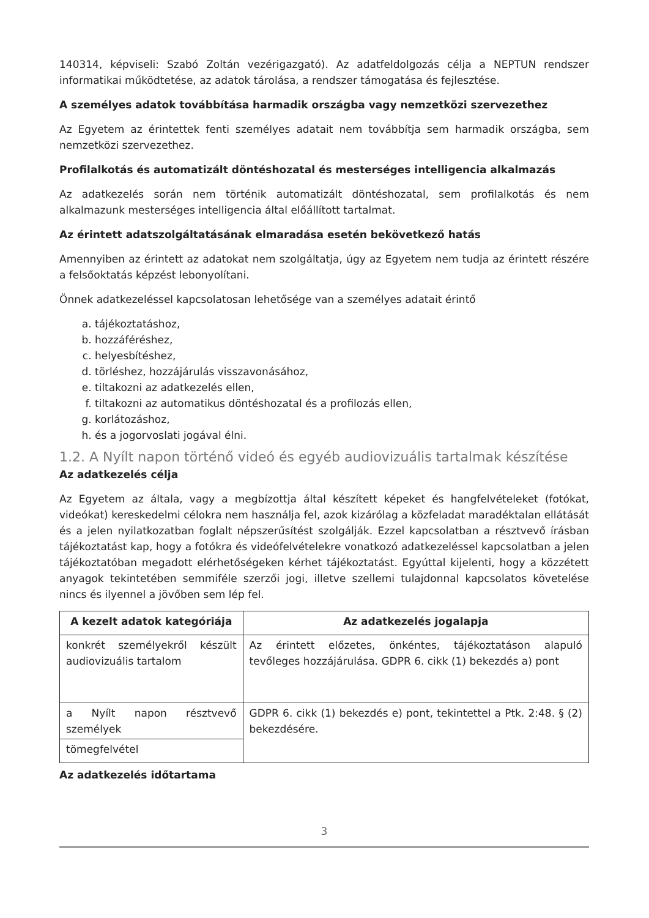140314, képviseli: Szabó Zoltán vezérigazgató). Az adatfeldolgozás célja a NEPTUN rendszer informatikai működtetése, az adatok tárolása, a rendszer támogatása és fejlesztése.
A személyes adatok továbbítása harmadik országba vagy nemzetközi szervezethez
Az Egyetem az érintettek fenti személyes adatait nem továbbítja sem harmadik országba, sem nemzetközi szervezethez.
Profilalkotás és automatizált döntéshozatal és mesterséges intelligencia alkalmazás
Az adatkezelés során nem történik automatizált döntéshozatal, sem profilalkotás és nem alkalmazunk mesterséges intelligencia által előállított tartalmat.
Az érintett adatszolgáltatásának elmaradása esetén bekövetkező hatás
Amennyiben az érintett az adatokat nem szolgáltatja, úgy az Egyetem nem tudja az érintett részére a felsőoktatás képzést lebonyolítani.
Önnek adatkezeléssel kapcsolatosan lehetősége van a személyes adatait érintő
a. tájékoztatáshoz,
b. hozzáféréshez,
c. helyesbítéshez,
d. törléshez, hozzájárulás visszavonásához,
e. tiltakozni az adatkezelés ellen,
f. tiltakozni az automatikus döntéshozatal és a profilozás ellen,
g. korlátozáshoz,
h. és a jogorvoslati jogával élni.
1.2. A Nyílt napon történő videó és egyéb audiovizuális tartalmak készítése
Az adatkezelés célja
Az Egyetem az általa, vagy a megbízottja által készített képeket és hangfelvételeket (fotókat, videókat) kereskedelmi célokra nem használja fel, azok kizárólag a közfeladat maradéktalan ellátását és a jelen nyilatkozatban foglalt népszerűsítést szolgálják. Ezzel kapcsolatban a résztvevő írásban tájékoztatást kap, hogy a fotókra és videófelvételekre vonatkozó adatkezeléssel kapcsolatban a jelen tájékoztatóban megadott elérhetőségeken kérhet tájékoztatást. Egyúttal kijelenti, hogy a közzétett anyagok tekintetében semmiféle szerzői jogi, illetve szellemi tulajdonnal kapcsolatos követelése nincs és ilyennel a jövőben sem lép fel.
| A kezelt adatok kategóriája | Az adatkezelés jogalapja |
| --- | --- |
| konkrét személyekről készült audiovizuális tartalom | Az érintett előzetes, önkéntes, tájékoztatáson alapuló tevőleges hozzájárulása. GDPR 6. cikk (1) bekezdés a) pont |
| a Nyílt napon résztvevő személyek | GDPR 6. cikk (1) bekezdés e) pont, tekintettel a Ptk. 2:48. § (2) bekezdésére. |
| tömegfelvétel | |
Az adatkezelés időtartama
3